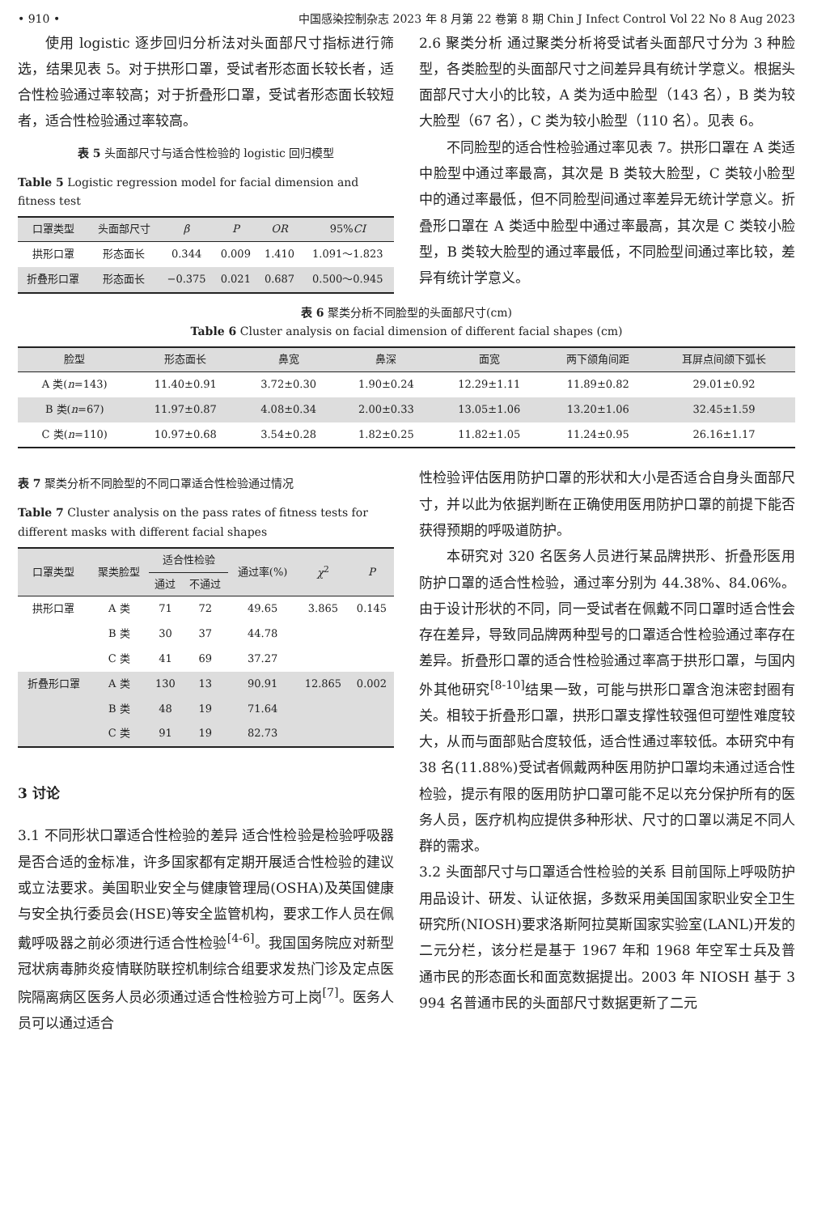• 910 • 中国感染控制杂志 2023 年 8 月第 22 卷第 8 期 Chin J Infect Control Vol 22 No 8 Aug 2023
使用 logistic 逐步回归分析法对头面部尺寸指标进行筛选，结果见表 5。对于拱形口罩，受试者形态面长较长者，适合性检验通过率较高；对于折叠形口罩，受试者形态面长较短者，适合性检验通过率较高。
表 5 头面部尺寸与适合性检验的 logistic 回归模型
Table 5 Logistic regression model for facial dimension and fitness test
| 口罩类型 | 头面部尺寸 | β | P | OR | 95% CI |
| --- | --- | --- | --- | --- | --- |
| 拱形口罩 | 形态面长 | 0.344 | 0.009 | 1.410 | 1.091～1.823 |
| 折叠形口罩 | 形态面长 | −0.375 | 0.021 | 0.687 | 0.500～0.945 |
2.6 聚类分析 通过聚类分析将受试者头面部尺寸分为 3 种脸型，各类脸型的头面部尺寸之间差异具有统计学意义。根据头面部尺寸大小的比较，A 类为适中脸型（143 名），B 类为较大脸型（67 名），C 类为较小脸型（110 名）。见表 6。
不同脸型的适合性检验通过率见表 7。拱形口罩在 A 类适中脸型中通过率最高，其次是 B 类较大脸型，C 类较小脸型中的通过率最低，但不同脸型间通过率差异无统计学意义。折叠形口罩在 A 类适中脸型中通过率最高，其次是 C 类较小脸型，B 类较大脸型的通过率最低，不同脸型间通过率比较，差异有统计学意义。
表 6 聚类分析不同脸型的头面部尺寸(cm)
Table 6 Cluster analysis on facial dimension of different facial shapes (cm)
| 脸型 | 形态面长 | 鼻宽 | 鼻深 | 面宽 | 两下颌角间距 | 耳屏点间颌下弧长 |
| --- | --- | --- | --- | --- | --- | --- |
| A 类( n =143) | 11.40±0.91 | 3.72±0.30 | 1.90±0.24 | 12.29±1.11 | 11.89±0.82 | 29.01±0.92 |
| B 类( n =67) | 11.97±0.87 | 4.08±0.34 | 2.00±0.33 | 13.05±1.06 | 13.20±1.06 | 32.45±1.59 |
| C 类( n =110) | 10.97±0.68 | 3.54±0.28 | 1.82±0.25 | 11.82±1.05 | 11.24±0.95 | 26.16±1.17 |
表 7 聚类分析不同脸型的不同口罩适合性检验通过情况
Table 7 Cluster analysis on the pass rates of fitness tests for different masks with different facial shapes
| 口罩类型 | 聚类脸型 | 适合性检验 | | 通过率(%) | χ<sup>2</sup> | P |
| --- | --- | --- | --- | --- | --- | --- |
| | | 通过 | 不通过 | | | |
| 拱形口罩 | A 类 | 71 | 72 | 49.65 | 3.865 | 0.145 |
| | B 类 | 30 | 37 | 44.78 | | |
| | C 类 | 41 | 69 | 37.27 | | |
| 折叠形口罩 | A 类 | 130 | 13 | 90.91 | 12.865 | 0.002 |
| | B 类 | 48 | 19 | 71.64 | | |
| | C 类 | 91 | 19 | 82.73 | | |
3 讨论
3.1 不同形状口罩适合性检验的差异 适合性检验是检验呼吸器是否合适的金标准，许多国家都有定期开展适合性检验的建议或立法要求。美国职业安全与健康管理局(OSHA)及英国健康与安全执行委员会(HSE)等安全监管机构，要求工作人员在佩戴呼吸器之前必须进行适合性检验<sup>[4-6]</sup>。我国国务院应对新型冠状病毒肺炎疫情联防联控机制综合组要求发热门诊及定点医院隔离病区医务人员必须通过适合性检验方可上岗<sup>[7]</sup>。医务人员可以通过适合
性检验评估医用防护口罩的形状和大小是否适合自身头面部尺寸，并以此为依据判断在正确使用医用防护口罩的前提下能否获得预期的呼吸道防护。
本研究对 320 名医务人员进行某品牌拱形、折叠形医用防护口罩的适合性检验，通过率分别为 44.38%、84.06%。由于设计形状的不同，同一受试者在佩戴不同口罩时适合性会存在差异，导致同品牌两种型号的口罩适合性检验通过率存在差异。折叠形口罩的适合性检验通过率高于拱形口罩，与国内外其他研究<sup>[8-10]</sup>结果一致，可能与拱形口罩含泡沫密封圈有关。相较于折叠形口罩，拱形口罩支撑性较强但可塑性难度较大，从而与面部贴合度较低，适合性通过率较低。本研究中有 38 名(11.88%)受试者佩戴两种医用防护口罩均未通过适合性检验，提示有限的医用防护口罩可能不足以充分保护所有的医务人员，医疗机构应提供多种形状、尺寸的口罩以满足不同人群的需求。
3.2 头面部尺寸与口罩适合性检验的关系 目前国际上呼吸防护用品设计、研发、认证依据，多数采用美国国家职业安全卫生研究所(NIOSH)要求洛斯阿拉莫斯国家实验室(LANL)开发的二元分栏，该分栏是基于 1967 年和 1968 年空军士兵及普通市民的形态面长和面宽数据提出。2003 年 NIOSH 基于 3 994 名普通市民的头面部尺寸数据更新了二元